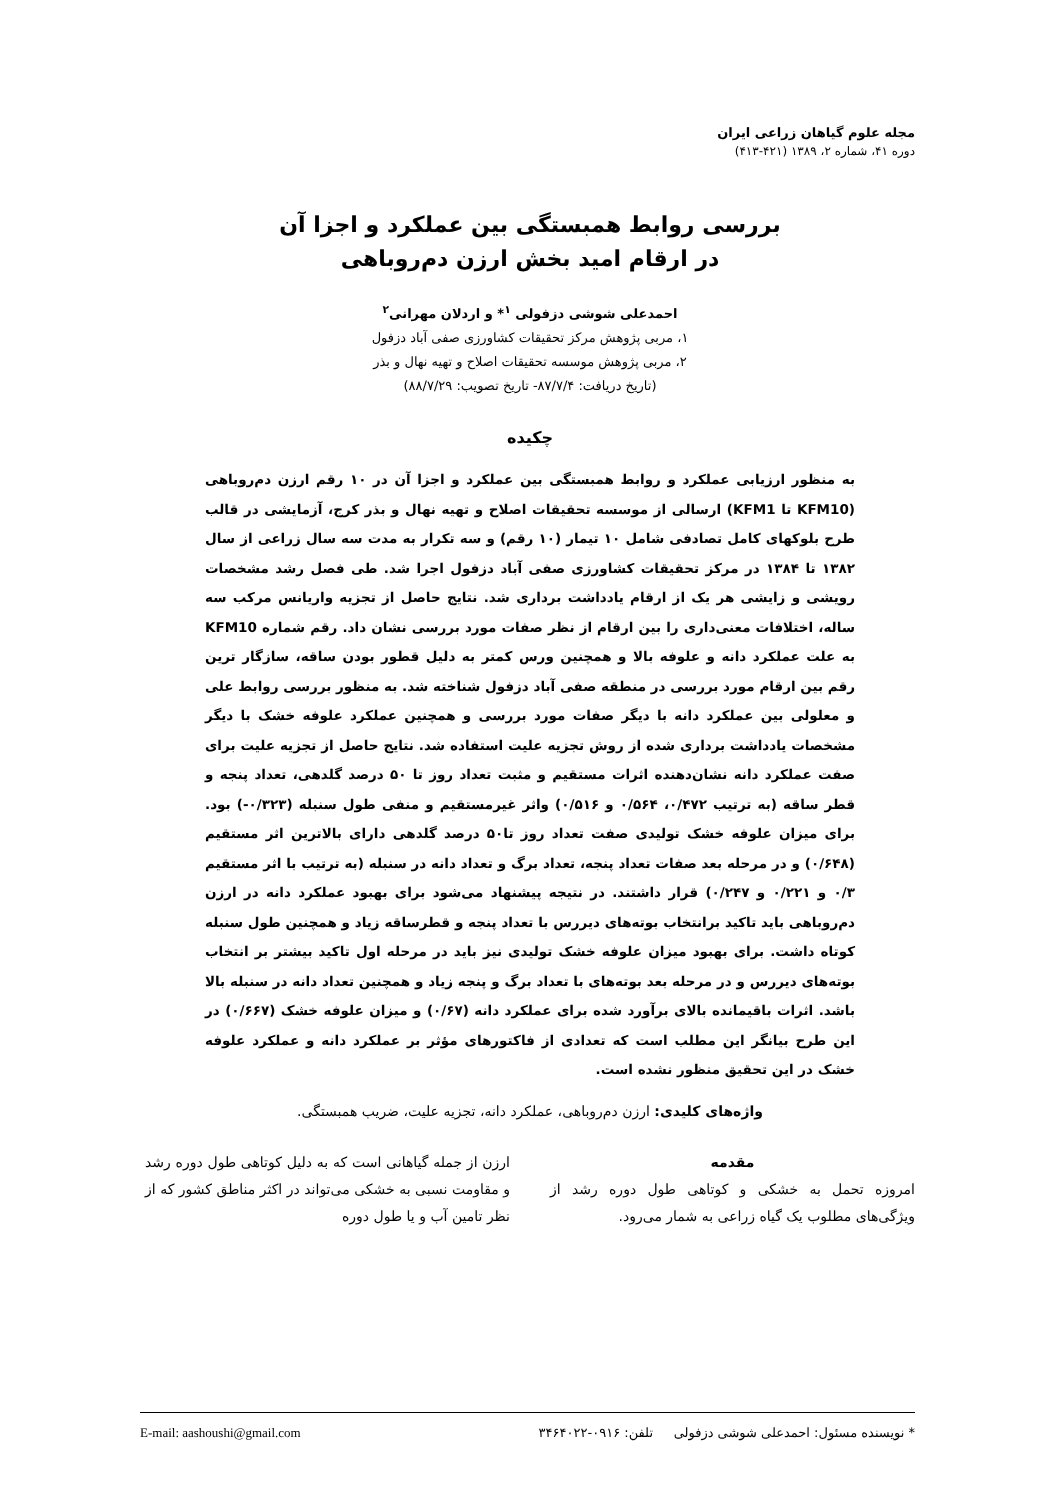مجله علوم گیاهان زراعی ایران
دوره ۴۱، شماره ۲، ۱۳۸۹ (۴۲۱-۴۱۳)
بررسی روابط همبستگی بین عملکرد و اجزا آن
در ارقام امید بخش ارزن دم‌روباهی
احمدعلی شوشی دزفولی <sup>۱</sup>* و اردلان مهرانی<sup>۲</sup>
۱، مربی پژوهش مرکز تحقیقات کشاورزی صفی آباد دزفول
۲، مربی پژوهش موسسه تحقیقات اصلاح و تهیه نهال و بذر
(تاریخ دریافت: ۸۷/۷/۴- تاریخ تصویب: ۸۸/۷/۲۹)
چکیده
به منظور ارزیابی عملکرد و روابط همبستگی بین عملکرد و اجزا آن در ۱۰ رقم ارزن دم‌روباهی (KFM10 تا KFM1) ارسالی از موسسه تحقیقات اصلاح و تهیه نهال و بذر کرج، آزمایشی در قالب طرح بلوکهای کامل تصادفی شامل ۱۰ تیمار (۱۰ رقم) و سه تکرار به مدت سه سال زراعی از سال ۱۳۸۲ تا ۱۳۸۴ در مرکز تحقیقات کشاورزی صفی آباد دزفول اجرا شد. طی فصل رشد مشخصات رویشی و زایشی هر یک از ارقام یادداشت برداری شد. نتایج حاصل از تجزیه واریانس مرکب سه ساله، اختلافات معنی‌داری را بین ارقام از نظر صفات مورد بررسی نشان داد. رقم شماره KFM10 به علت عملکرد دانه و علوفه بالا و همچنین ورس کمتر به دلیل قطور بودن ساقه، سازگار ترین رقم بین ارقام مورد بررسی در منطقه صفی آباد دزفول شناخته شد. به منظور بررسی روابط علی و معلولی بین عملکرد دانه با دیگر صفات مورد بررسی و همچنین عملکرد علوفه خشک با دیگر مشخصات یادداشت برداری شده از روش تجزیه علیت استفاده شد. نتایج حاصل از تجزیه علیت برای صفت عملکرد دانه نشان‌دهنده اثرات مستقیم و مثبت تعداد روز تا ۵۰ درصد گلدهی، تعداد پنجه و قطر ساقه (به ترتیب ۰/۴۷۲، ۰/۵۶۴ و ۰/۵۱۶) واثر غیرمستقیم و منفی طول سنبله (۰/۳۲۳-) بود. برای میزان علوفه خشک تولیدی صفت تعداد روز تا۵۰ درصد گلدهی دارای بالاترین اثر مستقیم (۰/۶۴۸) و در مرحله بعد صفات تعداد پنجه، تعداد برگ و تعداد دانه در سنبله (به ترتیب با اثر مستقیم ۰/۳ و ۰/۲۲۱ و ۰/۲۴۷) قرار داشتند. در نتیجه پیشنهاد می‌شود برای بهبود عملکرد دانه در ارزن دم‌روباهی باید تاکید برانتخاب بوته‌های دیررس با تعداد پنجه و قطرساقه زیاد و همچنین طول سنبله کوتاه داشت. برای بهبود میزان علوفه خشک تولیدی نیز باید در مرحله اول تاکید بیشتر بر انتخاب بوته‌های دیررس و در مرحله بعد بوته‌های با تعداد برگ و پنجه زیاد و همچنین تعداد دانه در سنبله بالا باشد. اثرات باقیمانده بالای برآورد شده برای عملکرد دانه (۰/۶۷) و میزان علوفه خشک (۰/۶۶۷) در این طرح بیانگر این مطلب است که تعدادی از فاکتورهای مؤثر بر عملکرد دانه و عملکرد علوفه خشک در این تحقیق منظور نشده است.
واژه‌های کلیدی: ارزن دم‌روباهی، عملکرد دانه، تجزیه علیت، ضریب همبستگی.
مقدمه
امروزه تحمل به خشکی و کوتاهی طول دوره رشد از ویژگی‌های مطلوب یک گیاه زراعی به شمار می‌رود.
ارزن از جمله گیاهانی است که به دلیل کوتاهی طول دوره رشد و مقاومت نسبی به خشکی می‌تواند در اکثر مناطق کشور که از نظر تامین آب و یا طول دوره
* نویسنده مسئول: احمدعلی شوشی دزفولی تلفن: ۰۹۱۶-۳۴۶۴۰۲۲ E-mail: aashoushi@gmail.com